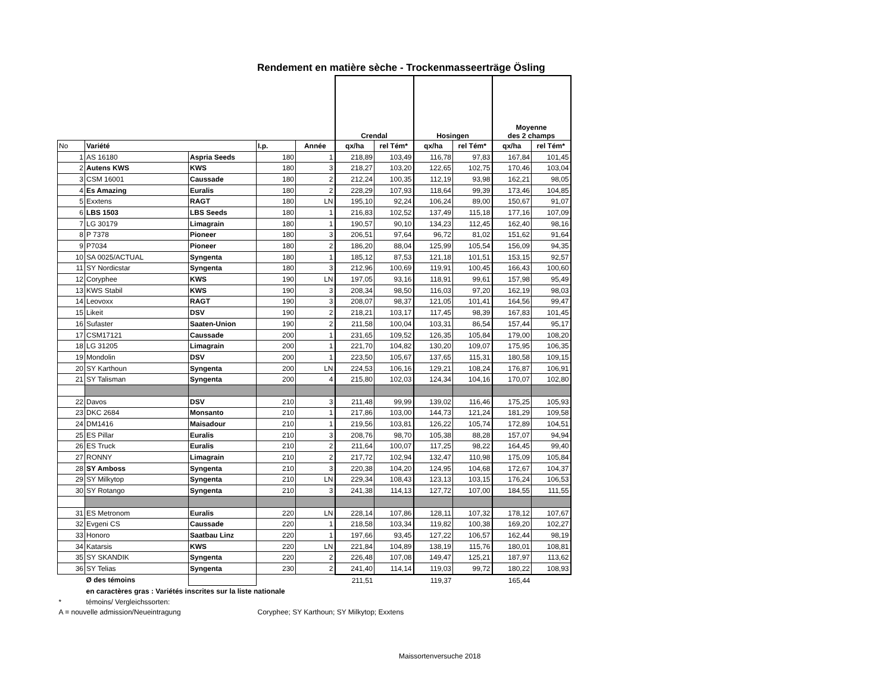Rendement en matière sèche - Trockenmasseerträge Ösling
| | | | | | Crendal | | Hosingen | | Moyenne des 2 champs | |
| No | Variété | | I.p. | Année | qx/ha | rel Tém* | qx/ha | rel Tém* | qx/ha | rel Tém* |
| 1 | AS 16180 | Aspria Seeds | 180 | 1 | 218,89 | 103,49 | 116,78 | 97,83 | 167,84 | 101,45 |
| 2 | Autens KWS | KWS | 180 | 3 | 218,27 | 103,20 | 122,65 | 102,75 | 170,46 | 103,04 |
| 3 | CSM 16001 | Caussade | 180 | 2 | 212,24 | 100,35 | 112,19 | 93,98 | 162,21 | 98,05 |
| 4 | Es Amazing | Euralis | 180 | 2 | 228,29 | 107,93 | 118,64 | 99,39 | 173,46 | 104,85 |
| 5 | Exxtens | RAGT | 180 | LN | 195,10 | 92,24 | 106,24 | 89,00 | 150,67 | 91,07 |
| 6 | LBS 1503 | LBS Seeds | 180 | 1 | 216,83 | 102,52 | 137,49 | 115,18 | 177,16 | 107,09 |
| 7 | LG 30179 | Limagrain | 180 | 1 | 190,57 | 90,10 | 134,23 | 112,45 | 162,40 | 98,16 |
| 8 | P 7378 | Pioneer | 180 | 3 | 206,51 | 97,64 | 96,72 | 81,02 | 151,62 | 91,64 |
| 9 | P7034 | Pioneer | 180 | 2 | 186,20 | 88,04 | 125,99 | 105,54 | 156,09 | 94,35 |
| 10 | SA 0025/ACTUAL | Syngenta | 180 | 1 | 185,12 | 87,53 | 121,18 | 101,51 | 153,15 | 92,57 |
| 11 | SY Nordicstar | Syngenta | 180 | 3 | 212,96 | 100,69 | 119,91 | 100,45 | 166,43 | 100,60 |
| 12 | Coryphee | KWS | 190 | LN | 197,05 | 93,16 | 118,91 | 99,61 | 157,98 | 95,49 |
| 13 | KWS Stabil | KWS | 190 | 3 | 208,34 | 98,50 | 116,03 | 97,20 | 162,19 | 98,03 |
| 14 | Leovoxx | RAGT | 190 | 3 | 208,07 | 98,37 | 121,05 | 101,41 | 164,56 | 99,47 |
| 15 | Likeit | DSV | 190 | 2 | 218,21 | 103,17 | 117,45 | 98,39 | 167,83 | 101,45 |
| 16 | Sufaster | Saaten-Union | 190 | 2 | 211,58 | 100,04 | 103,31 | 86,54 | 157,44 | 95,17 |
| 17 | CSM17121 | Caussade | 200 | 1 | 231,65 | 109,52 | 126,35 | 105,84 | 179,00 | 108,20 |
| 18 | LG 31205 | Limagrain | 200 | 1 | 221,70 | 104,82 | 130,20 | 109,07 | 175,95 | 106,35 |
| 19 | Mondolin | DSV | 200 | 1 | 223,50 | 105,67 | 137,65 | 115,31 | 180,58 | 109,15 |
| 20 | SY Karthoun | Syngenta | 200 | LN | 224,53 | 106,16 | 129,21 | 108,24 | 176,87 | 106,91 |
| 21 | SY Talisman | Syngenta | 200 | 4 | 215,80 | 102,03 | 124,34 | 104,16 | 170,07 | 102,80 |
| 22 | Davos | DSV | 210 | 3 | 211,48 | 99,99 | 139,02 | 116,46 | 175,25 | 105,93 |
| 23 | DKC 2684 | Monsanto | 210 | 1 | 217,86 | 103,00 | 144,73 | 121,24 | 181,29 | 109,58 |
| 24 | DM1416 | Maisadour | 210 | 1 | 219,56 | 103,81 | 126,22 | 105,74 | 172,89 | 104,51 |
| 25 | ES Pillar | Euralis | 210 | 3 | 208,76 | 98,70 | 105,38 | 88,28 | 157,07 | 94,94 |
| 26 | ES Truck | Euralis | 210 | 2 | 211,64 | 100,07 | 117,25 | 98,22 | 164,45 | 99,40 |
| 27 | RONNY | Limagrain | 210 | 2 | 217,72 | 102,94 | 132,47 | 110,98 | 175,09 | 105,84 |
| 28 | SY Amboss | Syngenta | 210 | 3 | 220,38 | 104,20 | 124,95 | 104,68 | 172,67 | 104,37 |
| 29 | SY Milkytop | Syngenta | 210 | LN | 229,34 | 108,43 | 123,13 | 103,15 | 176,24 | 106,53 |
| 30 | SY Rotango | Syngenta | 210 | 3 | 241,38 | 114,13 | 127,72 | 107,00 | 184,55 | 111,55 |
| 31 | ES Metronom | Euralis | 220 | LN | 228,14 | 107,86 | 128,11 | 107,32 | 178,12 | 107,67 |
| 32 | Evgeni CS | Caussade | 220 | 1 | 218,58 | 103,34 | 119,82 | 100,38 | 169,20 | 102,27 |
| 33 | Honoro | Saatbau Linz | 220 | 1 | 197,66 | 93,45 | 127,22 | 106,57 | 162,44 | 98,19 |
| 34 | Katarsis | KWS | 220 | LN | 221,84 | 104,89 | 138,19 | 115,76 | 180,01 | 108,81 |
| 35 | SY SKANDIK | Syngenta | 220 | 2 | 226,48 | 107,08 | 149,47 | 125,21 | 187,97 | 113,62 |
| 36 | SY Telias | Syngenta | 230 | 2 | 241,40 | 114,14 | 119,03 | 99,72 | 180,22 | 108,93 |
| | Ø des témoins | | | | 211,51 | | 119,37 | | 165,44 | |
| | en caractères gras : Variétés inscrites sur la liste nationale | | | | | | | | | |
| * | témoins/ Vergleichssorten: | | | | | | | | | |
| A = nouvelle admission/Neueintragung | | | Coryphee; SY Karthoun; SY Milkytop; Exxtens | | | | | | | |
Maissortenversuche 2018